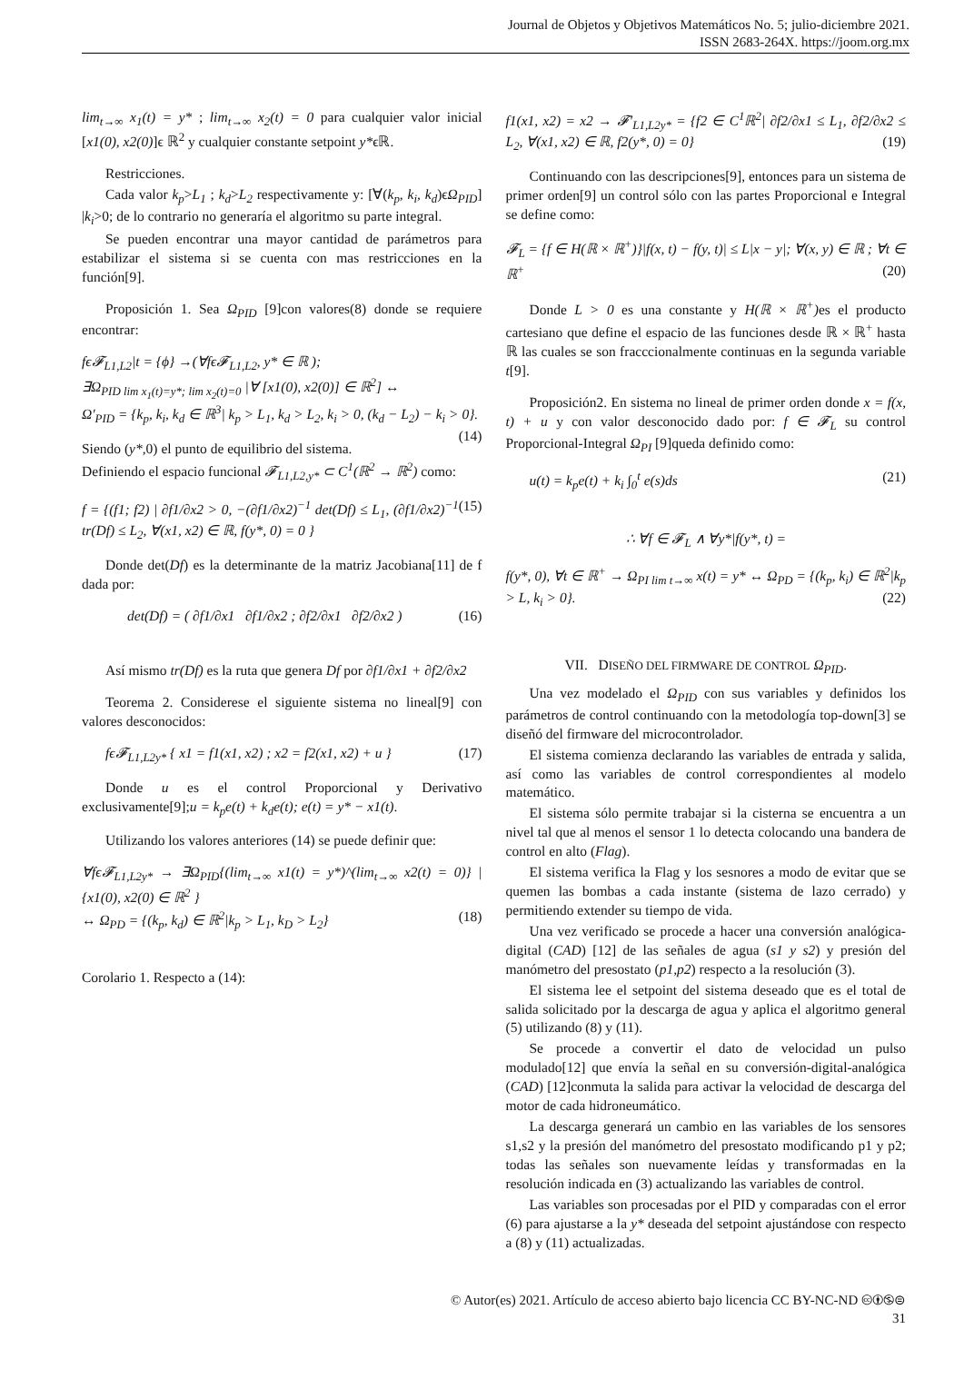Journal de Objetos y Objetivos Matemáticos No. 5; julio-diciembre 2021.
ISSN 2683-264X. https://joom.org.mx
lim<sub>t→∞</sub> x<sub>1</sub>(t) = y* ; lim<sub>t→∞</sub> x<sub>2</sub>(t) = 0 para cualquier valor inicial [x1(0), x2(0)]ϵ ℝ<sup>2</sup> y cualquier constante setpoint y*ϵℝ.
Restricciones.
Cada valor k<sub>p</sub>>L<sub>1</sub> ; k<sub>d</sub>>L<sub>2</sub> respectivamente y: [∀(k<sub>p</sub>, k<sub>i</sub>, k<sub>d</sub>)ϵΩ<sub>PID</sub>] |k<sub>i</sub>>0; de lo contrario no generaría el algoritmo su parte integral.
Se pueden encontrar una mayor cantidad de parámetros para estabilizar el sistema si se cuenta con mas restricciones en la función[9].
Proposición 1. Sea Ω<sub>PID</sub> [9]con valores(8) donde se requiere encontrar:
fϵ𝓕<sub>L1,L2</sub>|t = {ϕ} →(∀fϵ𝓕<sub>L1,L2</sub>, y* ∈ ℝ );
∃Ω<sub>PID lim x<sub>1</sub>(t)=y*; lim x<sub>2</sub>(t)=0</sub> |∀ [x1(0), x2(0)] ∈ ℝ<sup>2</sup>] ↔
Ω′<sub>PID</sub> = {k<sub>p</sub>, k<sub>i</sub>, k<sub>d</sub> ∈ ℝ<sup>3</sup>| k<sub>p</sub> > L<sub>1</sub>, k<sub>d</sub> > L<sub>2</sub>, k<sub>i</sub> > 0, (k<sub>d</sub> − L<sub>2</sub>) − k<sub>i</sub> > 0}. (14)
Siendo (y*,0) el punto de equilibrio del sistema.
Definiendo el espacio funcional 𝓕<sub>L1,L2,y*</sub> ⊂ C<sup>1</sup>(ℝ<sup>2</sup> → ℝ<sup>2</sup>) como:
f = {(f1; f2) | ∂f1/∂x2 > 0, −(∂f1/∂x2)<sup>−1</sup> det(Df) ≤ L<sub>1</sub>, (∂f1/∂x2)<sup>−1</sup> tr(Df) ≤ L<sub>2</sub>, ∀(x1, x2) ∈ ℝ, f(y*, 0) = 0 } (15)
Donde det(Df) es la determinante de la matriz Jacobiana[11] de f dada por:
det(Df) = ( ∂f1/∂x1 ∂f1/∂x2 ; ∂f2/∂x1 ∂f2/∂x2 ) (16)
Así mismo tr(Df) es la ruta que genera Df por ∂f1/∂x1 + ∂f2/∂x2
Teorema 2. Considerese el siguiente sistema no lineal[9] con valores desconocidos:
fϵ𝓕<sub>L1,L2y*</sub> { x1 = f1(x1, x2) ; x2 = f2(x1, x2) + u } (17)
Donde u es el control Proporcional y Derivativo exclusivamente[9];u = k<sub>p</sub>e(t) + k<sub>d</sub>e(t); e(t) = y* − x1(t).
Utilizando los valores anteriores (14) se puede definir que:
∀fϵ𝓕<sub>L1,L2y*</sub> → ∃Ω<sub>PID</sub>{(lim<sub>t→∞</sub> x1(t) = y*)^(lim<sub>t→∞</sub> x2(t) = 0)} | {x1(0), x2(0) ∈ ℝ<sup>2</sup> }
↔ Ω<sub>PD</sub> = {(k<sub>p</sub>, k<sub>d</sub>) ∈ ℝ<sup>2</sup>|k<sub>p</sub> > L<sub>1</sub>, k<sub>D</sub> > L<sub>2</sub>} (18)
Corolario 1. Respecto a (14):
f1(x1, x2) = x2 → 𝓕′<sub>L1,L2y*</sub> = {f2 ∈ C<sup>1</sup>ℝ<sup>2</sup>| ∂f2/∂x1 ≤ L<sub>1</sub>, ∂f2/∂x2 ≤ L<sub>2</sub>, ∀(x1, x2) ∈ ℝ, f2(y*, 0) = 0} (19)
Continuando con las descripciones[9], entonces para un sistema de primer orden[9] un control sólo con las partes Proporcional e Integral se define como:
𝓕<sub>L</sub> = {f ∈ H(ℝ × ℝ<sup>+</sup>)}|f(x, t) − f(y, t)| ≤ L|x − y|; ∀(x, y) ∈ ℝ ; ∀t ∈ ℝ<sup>+</sup> (20)
Donde L > 0 es una constante y H(ℝ × ℝ<sup>+</sup>) es el producto cartesiano que define el espacio de las funciones desde ℝ × ℝ<sup>+</sup> hasta ℝ las cuales se son fracccionalmente continuas en la segunda variable t[9].
Proposición2. En sistema no lineal de primer orden donde x = f(x, t) + u y con valor desconocido dado por: f ∈ 𝓕<sub>L</sub> su control Proporcional-Integral Ω<sub>PI</sub> [9]queda definido como:
u(t) = k<sub>p</sub>e(t) + k<sub>i</sub> ∫<sub>0</sub><sup>t</sup> e(s)ds (21)
∴ ∀f ∈ 𝓕<sub>L</sub> ∧ ∀y*|f(y*, t) =
f(y*, 0), ∀t ∈ ℝ<sup>+</sup> → Ω<sub>PI lim t→∞</sub> x(t) = y* ↔ Ω<sub>PD</sub> = {(k<sub>p</sub>, k<sub>i</sub>) ∈ ℝ<sup>2</sup>|k<sub>p</sub> > L, k<sub>i</sub> > 0}. (22)
VII. DISEÑO DEL FIRMWARE DE CONTROL Ω<sub>PID</sub>.
Una vez modelado el Ω<sub>PID</sub> con sus variables y definidos los parámetros de control continuando con la metodología top-down[3] se diseñó del firmware del microcontrolador.
El sistema comienza declarando las variables de entrada y salida, así como las variables de control correspondientes al modelo matemático.
El sistema sólo permite trabajar si la cisterna se encuentra a un nivel tal que al menos el sensor 1 lo detecta colocando una bandera de control en alto (Flag).
El sistema verifica la Flag y los sesnores a modo de evitar que se quemen las bombas a cada instante (sistema de lazo cerrado) y permitiendo extender su tiempo de vida.
Una vez verificado se procede a hacer una conversión analógica-digital (CAD) [12] de las señales de agua (s1 y s2) y presión del manómetro del presostato (p1,p2) respecto a la resolución (3).
El sistema lee el setpoint del sistema deseado que es el total de salida solicitado por la descarga de agua y aplica el algoritmo general (5) utilizando (8) y (11).
Se procede a convertir el dato de velocidad un pulso modulado[12] que envía la señal en su conversión-digital-analógica (CAD) [12]conmuta la salida para activar la velocidad de descarga del motor de cada hidroneumático.
La descarga generará un cambio en las variables de los sensores s1,s2 y la presión del manómetro del presostato modificando p1 y p2; todas las señales son nuevamente leídas y transformadas en la resolución indicada en (3) actualizando las variables de control.
Las variables son procesadas por el PID y comparadas con el error (6) para ajustarse a la y* deseada del setpoint ajustándose con respecto a (8) y (11) actualizadas.
© Autor(es) 2021. Artículo de acceso abierto bajo licencia CC BY-NC-ND 🅭🅯🄏⊜
31